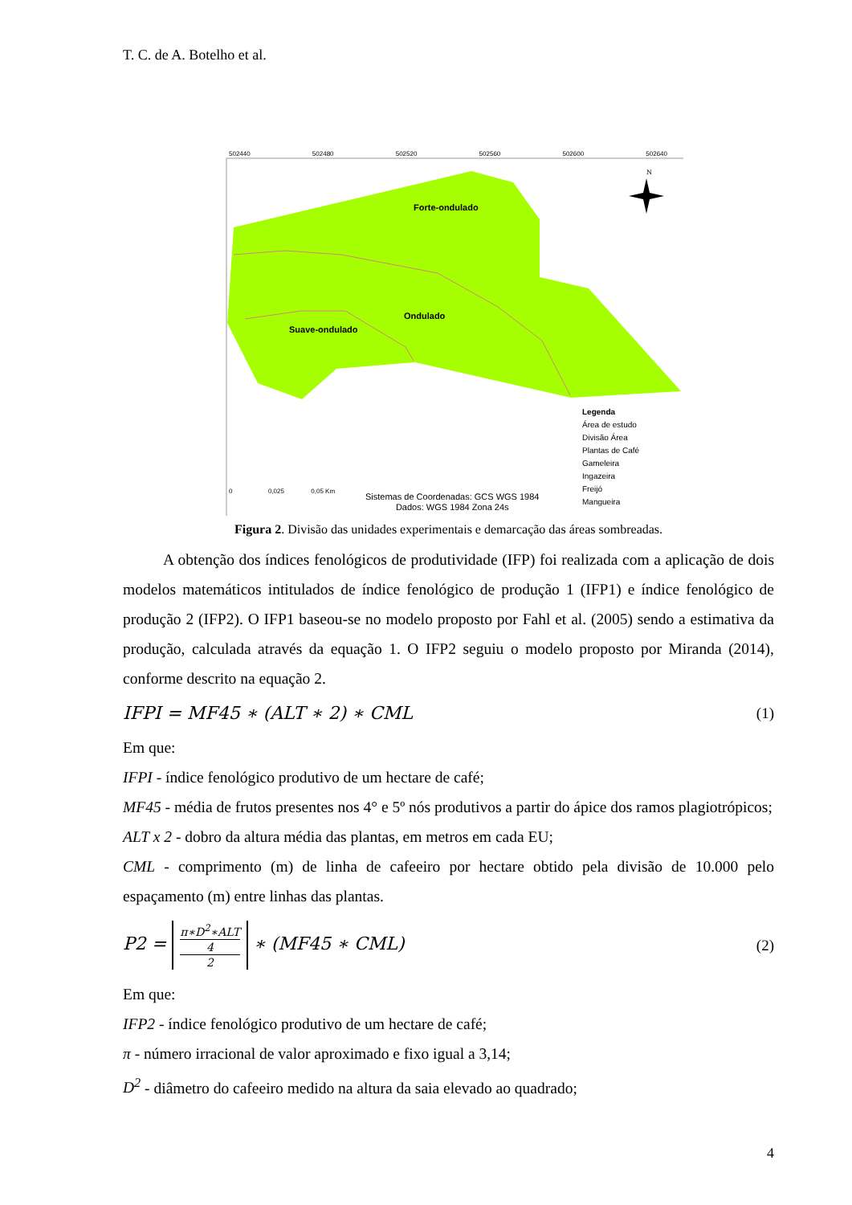T. C. de A. Botelho et al.
Forte-ondulado
Ondulado
Suave-ondulado
N
Legenda
Área de estudo
Divisão Área
Plantas de Café
Gameleira
Ingazeira
Freijó
Mangueira
Sistemas de Coordenadas: GCS WGS 1984
Dados: WGS 1984 Zona 24s
0 0,025 0,05 Km
502440 502480 502520 502560 502600 502640
Figura 2. Divisão das unidades experimentais e demarcação das áreas sombreadas.
A obtenção dos índices fenológicos de produtividade (IFP) foi realizada com a aplicação de dois modelos matemáticos intitulados de índice fenológico de produção 1 (IFP1) e índice fenológico de produção 2 (IFP2). O IFP1 baseou-se no modelo proposto por Fahl et al. (2005) sendo a estimativa da produção, calculada através da equação 1. O IFP2 seguiu o modelo proposto por Miranda (2014), conforme descrito na equação 2.
IFPI = MF45 ∗ (ALT ∗ 2) ∗ CML (1)
Em que:
IFPI - índice fenológico produtivo de um hectare de café;
MF45 - média de frutos presentes nos 4° e 5º nós produtivos a partir do ápice dos ramos plagiotrópicos;
ALT x 2 - dobro da altura média das plantas, em metros em cada EU;
CML - comprimento (m) de linha de cafeeiro por hectare obtido pela divisão de 10.000 pelo espaçamento (m) entre linhas das plantas.
P2 = π∗D<sup>2</sup>∗ALT
4 2 ∗ (MF45 ∗ CML) (2)
Em que:
IFP2 - índice fenológico produtivo de um hectare de café;
π - número irracional de valor aproximado e fixo igual a 3,14;
D<sup>2</sup> - diâmetro do cafeeiro medido na altura da saia elevado ao quadrado;
4